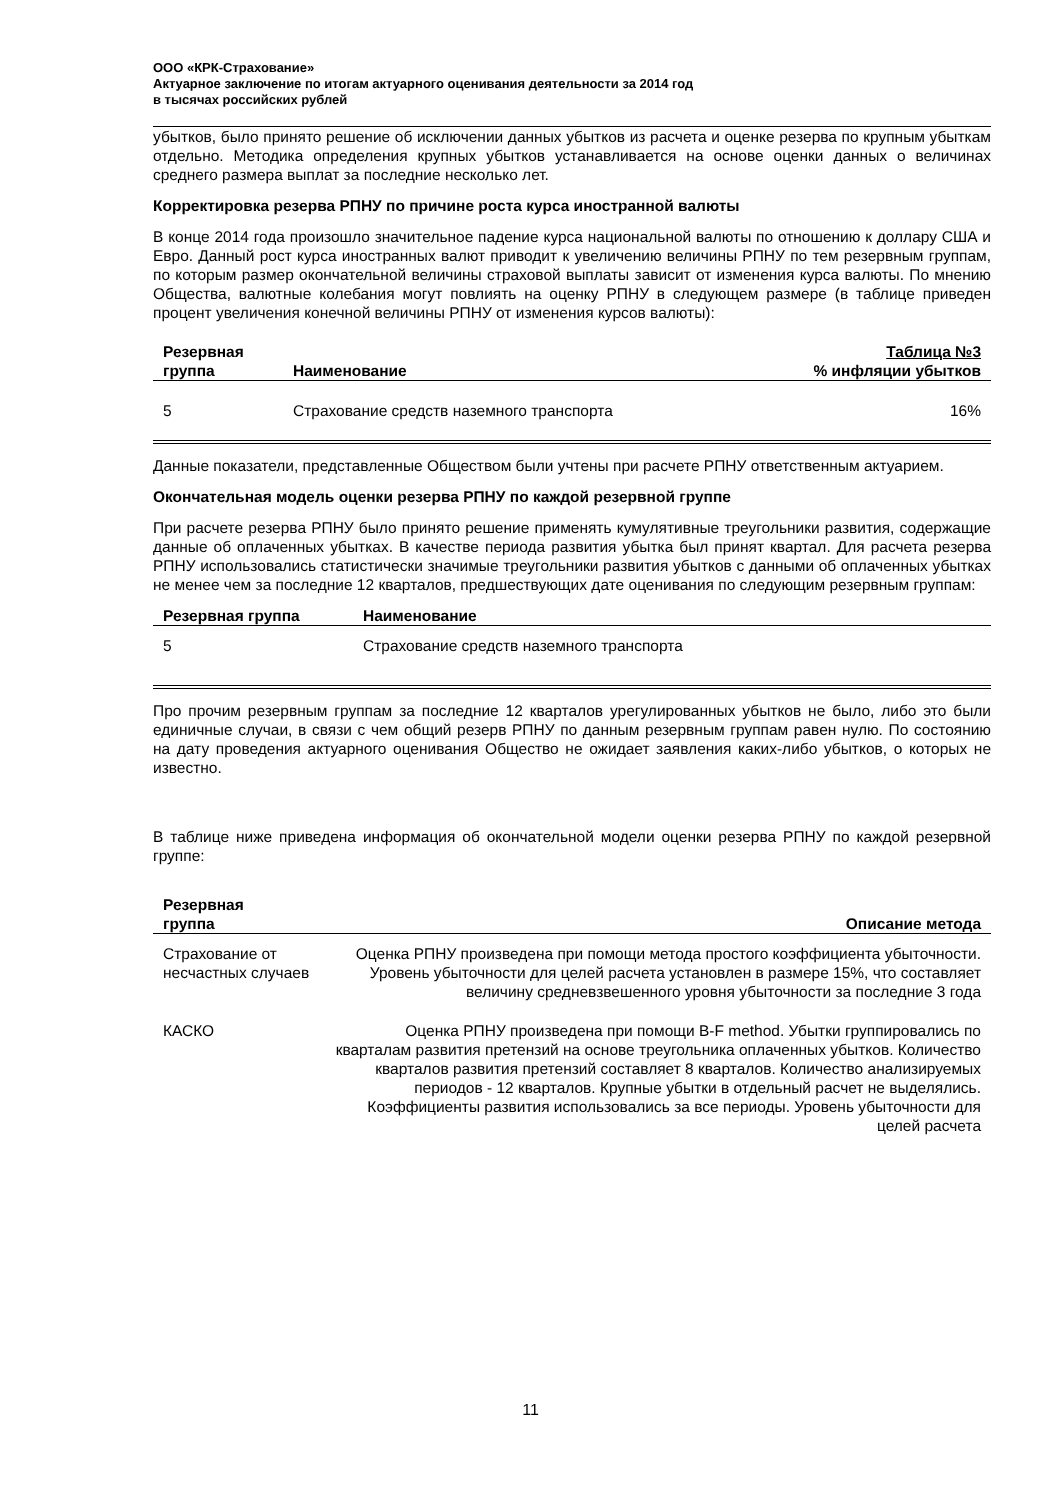ООО «КРК-Страхование»
Актуарное заключение по итогам актуарного оценивания деятельности за 2014 год
в тысячах российских рублей
убытков, было принято решение об исключении данных убытков из расчета и оценке резерва по крупным убыткам отдельно. Методика определения крупных убытков устанавливается на основе оценки данных о величинах среднего размера выплат за последние несколько лет.
Корректировка резерва РПНУ по причине роста курса иностранной валюты
В конце 2014 года произошло значительное падение курса национальной валюты по отношению к доллару США и Евро. Данный рост курса иностранных валют приводит к увеличению величины РПНУ по тем резервным группам, по которым размер окончательной величины страховой выплаты зависит от изменения курса валюты. По мнению Общества, валютные колебания могут повлиять на оценку РПНУ в следующем размере (в таблице приведен процент увеличения конечной величины РПНУ от изменения курсов валюты):
| Резервная группа | Наименование | Таблица №3 % инфляции убытков |
| --- | --- | --- |
| 5 | Страхование средств наземного транспорта | 16% |
Данные показатели, представленные Обществом были учтены при расчете РПНУ ответственным актуарием.
Окончательная модель оценки резерва РПНУ по каждой резервной группе
При расчете резерва РПНУ было принято решение применять кумулятивные треугольники развития, содержащие данные об оплаченных убытках. В качестве периода развития убытка был принят квартал. Для расчета резерва РПНУ использовались статистически значимые треугольники развития убытков с данными об оплаченных убытках не менее чем за последние 12 кварталов, предшествующих дате оценивания по следующим резервным группам:
| Резервная группа | Наименование |
| --- | --- |
| 5 | Страхование средств наземного транспорта |
Про прочим резервным группам за последние 12 кварталов урегулированных убытков не было, либо это были единичные случаи, в связи с чем общий резерв РПНУ по данным резервным группам равен нулю. По состоянию на дату проведения актуарного оценивания Общество не ожидает заявления каких-либо убытков, о которых не известно.
В таблице ниже приведена информация об окончательной модели оценки резерва РПНУ по каждой резервной группе:
| Резервная группа | Описание метода |
| --- | --- |
| Страхование от несчастных случаев | Оценка РПНУ произведена при помощи метода простого коэффициента убыточности. Уровень убыточности для целей расчета установлен в размере 15%, что составляет величину средневзвешенного уровня убыточности за последние 3 года |
| КАСКО | Оценка РПНУ произведена при помощи B-F method. Убытки группировались по кварталам развития претензий на основе треугольника оплаченных убытков. Количество кварталов развития претензий составляет 8 кварталов. Количество анализируемых периодов - 12 кварталов. Крупные убытки в отдельный расчет не выделялись. Коэффициенты развития использовались за все периоды. Уровень убыточности для целей расчета |
11